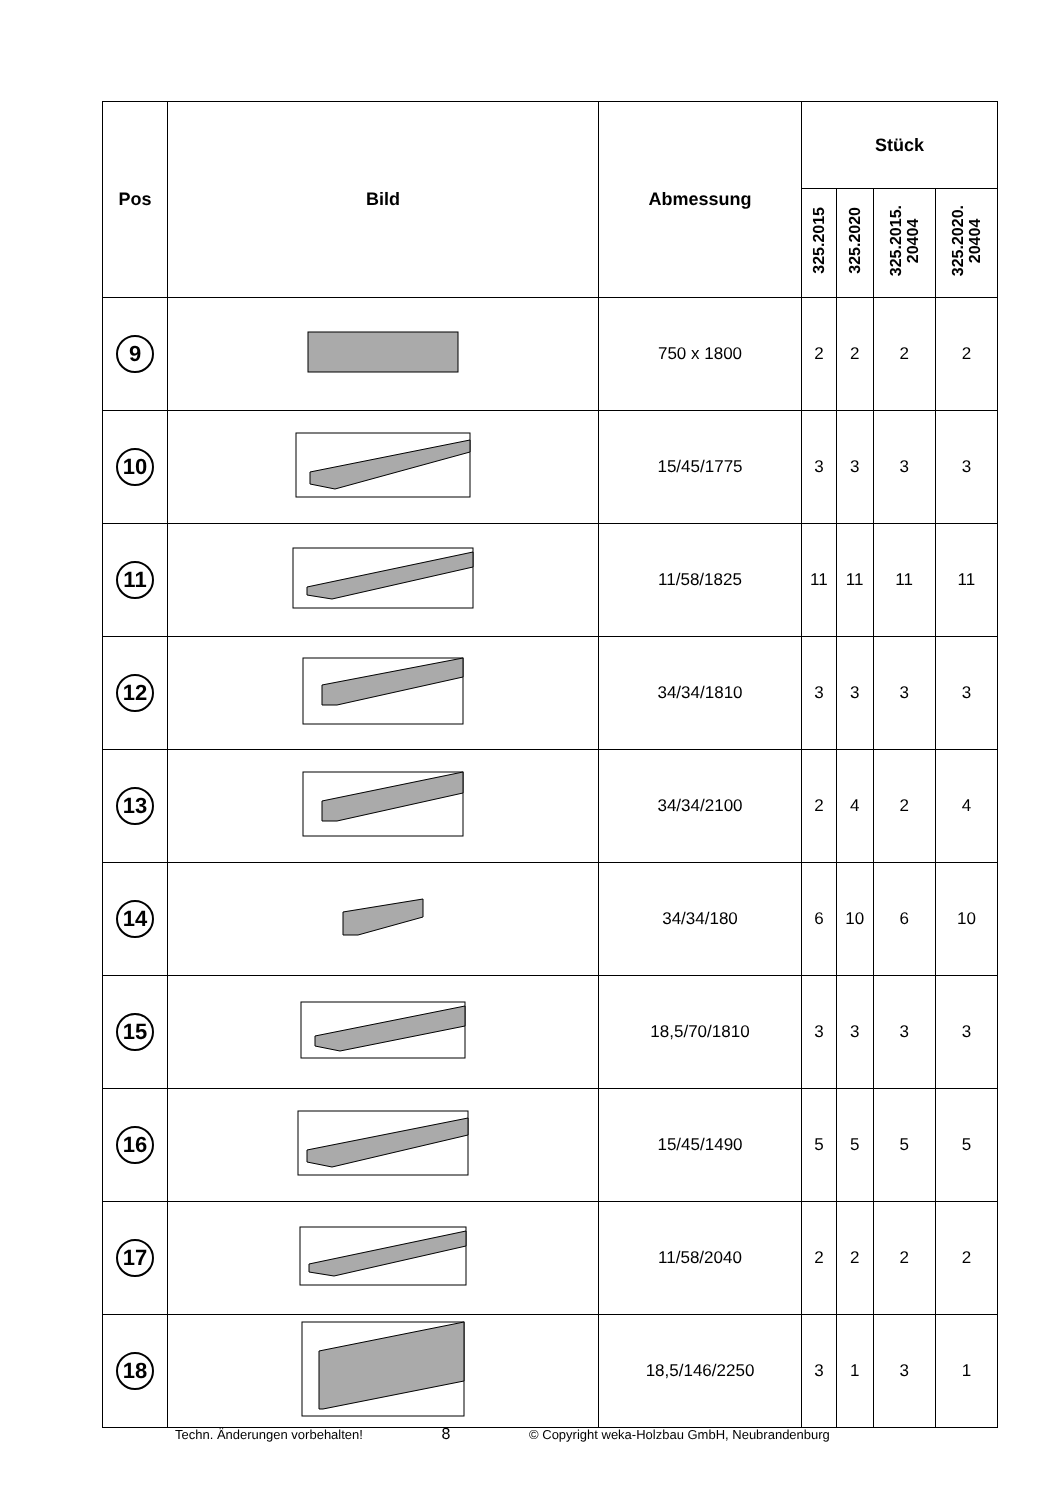| Pos | Bild | Abmessung | Stück | | | |
| --- | --- | --- | --- | --- | --- | --- |
| | | | 325.2015 | 325.2020 | 325.2015. 20404 | 325.2020. 20404 |
| 9 | | 750 x 1800 | 2 | 2 | 2 | 2 |
| 10 | | 15/45/1775 | 3 | 3 | 3 | 3 |
| 11 | | 11/58/1825 | 11 | 11 | 11 | 11 |
| 12 | | 34/34/1810 | 3 | 3 | 3 | 3 |
| 13 | | 34/34/2100 | 2 | 4 | 2 | 4 |
| 14 | | 34/34/180 | 6 | 10 | 6 | 10 |
| 15 | | 18,5/70/1810 | 3 | 3 | 3 | 3 |
| 16 | | 15/45/1490 | 5 | 5 | 5 | 5 |
| 17 | | 11/58/2040 | 2 | 2 | 2 | 2 |
| 18 | | 18,5/146/2250 | 3 | 1 | 3 | 1 |
Techn. Änderungen vorbehalten! 8 © Copyright weka-Holzbau GmbH, Neubrandenburg